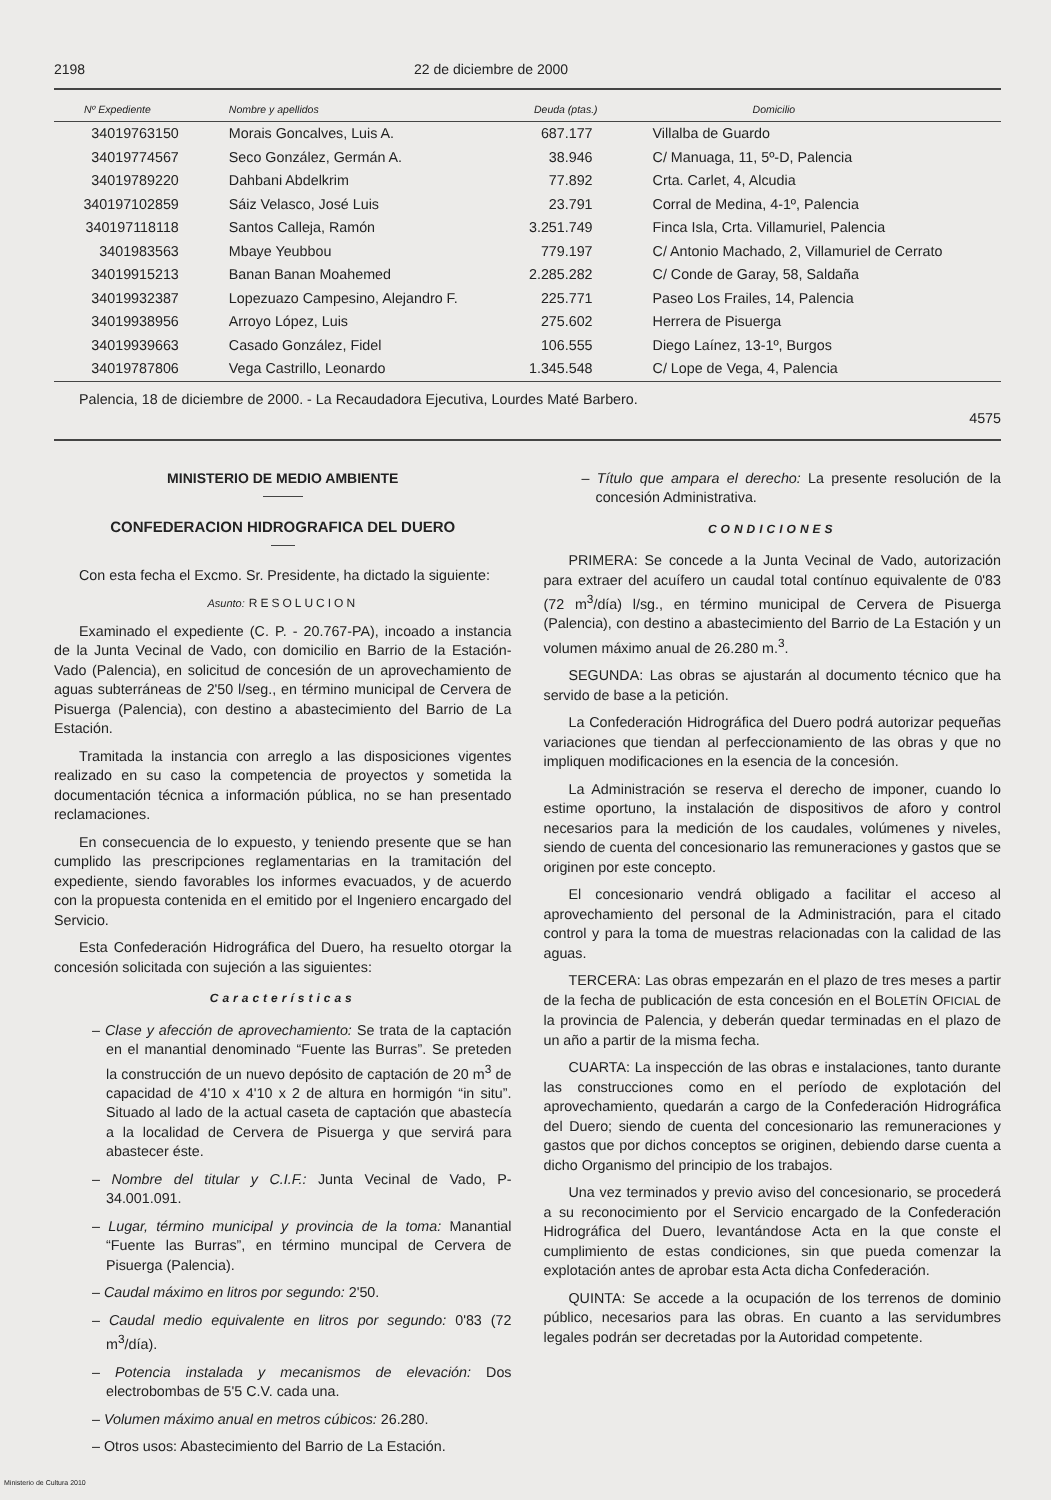2198 22 de diciembre de 2000
| Nº Expediente | Nombre y apellidos | Deuda (ptas.) | Domicilio |
| --- | --- | --- | --- |
| 34019763150 | Morais Goncalves, Luis A. | 687.177 | Villalba de Guardo |
| 34019774567 | Seco González, Germán A. | 38.946 | C/ Manuaga, 11, 5º-D, Palencia |
| 34019789220 | Dahbani Abdelkrim | 77.892 | Crta. Carlet, 4, Alcudia |
| 340197102859 | Sáiz Velasco, José Luis | 23.791 | Corral de Medina, 4-1º, Palencia |
| 340197118118 | Santos Calleja, Ramón | 3.251.749 | Finca Isla, Crta. Villamuriel, Palencia |
| 3401983563 | Mbaye Yeubbou | 779.197 | C/ Antonio Machado, 2, Villamuriel de Cerrato |
| 34019915213 | Banan Banan Moahemed | 2.285.282 | C/ Conde de Garay, 58, Saldaña |
| 34019932387 | Lopezuazo Campesino, Alejandro F. | 225.771 | Paseo Los Frailes, 14, Palencia |
| 34019938956 | Arroyo López, Luis | 275.602 | Herrera de Pisuerga |
| 34019939663 | Casado González, Fidel | 106.555 | Diego Laínez, 13-1º, Burgos |
| 34019787806 | Vega Castrillo, Leonardo | 1.345.548 | C/ Lope de Vega, 4, Palencia |
Palencia, 18 de diciembre de 2000. - La Recaudadora Ejecutiva, Lourdes Maté Barbero.
4575
MINISTERIO DE MEDIO AMBIENTE
CONFEDERACION HIDROGRAFICA DEL DUERO
Con esta fecha el Excmo. Sr. Presidente, ha dictado la siguiente:
Asunto: RESOLUCION
Examinado el expediente (C. P. - 20.767-PA), incoado a instancia de la Junta Vecinal de Vado, con domicilio en Barrio de la Estación-Vado (Palencia), en solicitud de concesión de un aprovechamiento de aguas subterráneas de 2'50 l/seg., en término municipal de Cervera de Pisuerga (Palencia), con destino a abastecimiento del Barrio de La Estación.
Tramitada la instancia con arreglo a las disposiciones vigentes realizado en su caso la competencia de proyectos y sometida la documentación técnica a información pública, no se han presentado reclamaciones.
En consecuencia de lo expuesto, y teniendo presente que se han cumplido las prescripciones reglamentarias en la tramitación del expediente, siendo favorables los informes evacuados, y de acuerdo con la propuesta contenida en el emitido por el Ingeniero encargado del Servicio.
Esta Confederación Hidrográfica del Duero, ha resuelto otorgar la concesión solicitada con sujeción a las siguientes:
Características
– Clase y afección de aprovechamiento: Se trata de la captación en el manantial denominado “Fuente las Burras”. Se preteden la construcción de un nuevo depósito de captación de 20 m<sup>3</sup> de capacidad de 4'10 x 4'10 x 2 de altura en hormigón “in situ”. Situado al lado de la actual caseta de captación que abastecía a la localidad de Cervera de Pisuerga y que servirá para abastecer éste.
– Nombre del titular y C.I.F.: Junta Vecinal de Vado, P-34.001.091.
– Lugar, término municipal y provincia de la toma: Manantial “Fuente las Burras”, en término muncipal de Cervera de Pisuerga (Palencia).
– Caudal máximo en litros por segundo: 2'50.
– Caudal medio equivalente en litros por segundo: 0'83 (72 m<sup>3</sup>/día).
– Potencia instalada y mecanismos de elevación: Dos electrobombas de 5'5 C.V. cada una.
– Volumen máximo anual en metros cúbicos: 26.280.
– Otros usos: Abastecimiento del Barrio de La Estación.
– Título que ampara el derecho: La presente resolución de la concesión Administrativa.
CONDICIONES
PRIMERA: Se concede a la Junta Vecinal de Vado, autorización para extraer del acuífero un caudal total contínuo equivalente de 0'83 (72 m<sup>3</sup>/día) l/sg., en término municipal de Cervera de Pisuerga (Palencia), con destino a abastecimiento del Barrio de La Estación y un volumen máximo anual de 26.280 m.<sup>3</sup>.
SEGUNDA: Las obras se ajustarán al documento técnico que ha servido de base a la petición.
La Confederación Hidrográfica del Duero podrá autorizar pequeñas variaciones que tiendan al perfeccionamiento de las obras y que no impliquen modificaciones en la esencia de la concesión.
La Administración se reserva el derecho de imponer, cuando lo estime oportuno, la instalación de dispositivos de aforo y control necesarios para la medición de los caudales, volúmenes y niveles, siendo de cuenta del concesionario las remuneraciones y gastos que se originen por este concepto.
El concesionario vendrá obligado a facilitar el acceso al aprovechamiento del personal de la Administración, para el citado control y para la toma de muestras relacionadas con la calidad de las aguas.
TERCERA: Las obras empezarán en el plazo de tres meses a partir de la fecha de publicación de esta concesión en el BOLETÍN OFICIAL de la provincia de Palencia, y deberán quedar terminadas en el plazo de un año a partir de la misma fecha.
CUARTA: La inspección de las obras e instalaciones, tanto durante las construcciones como en el período de explotación del aprovechamiento, quedarán a cargo de la Confederación Hidrográfica del Duero; siendo de cuenta del concesionario las remuneraciones y gastos que por dichos conceptos se originen, debiendo darse cuenta a dicho Organismo del principio de los trabajos.
Una vez terminados y previo aviso del concesionario, se procederá a su reconocimiento por el Servicio encargado de la Confederación Hidrográfica del Duero, levantándose Acta en la que conste el cumplimiento de estas condiciones, sin que pueda comenzar la explotación antes de aprobar esta Acta dicha Confederación.
QUINTA: Se accede a la ocupación de los terrenos de dominio público, necesarios para las obras. En cuanto a las servidumbres legales podrán ser decretadas por la Autoridad competente.
Ministerio de Cultura 2010